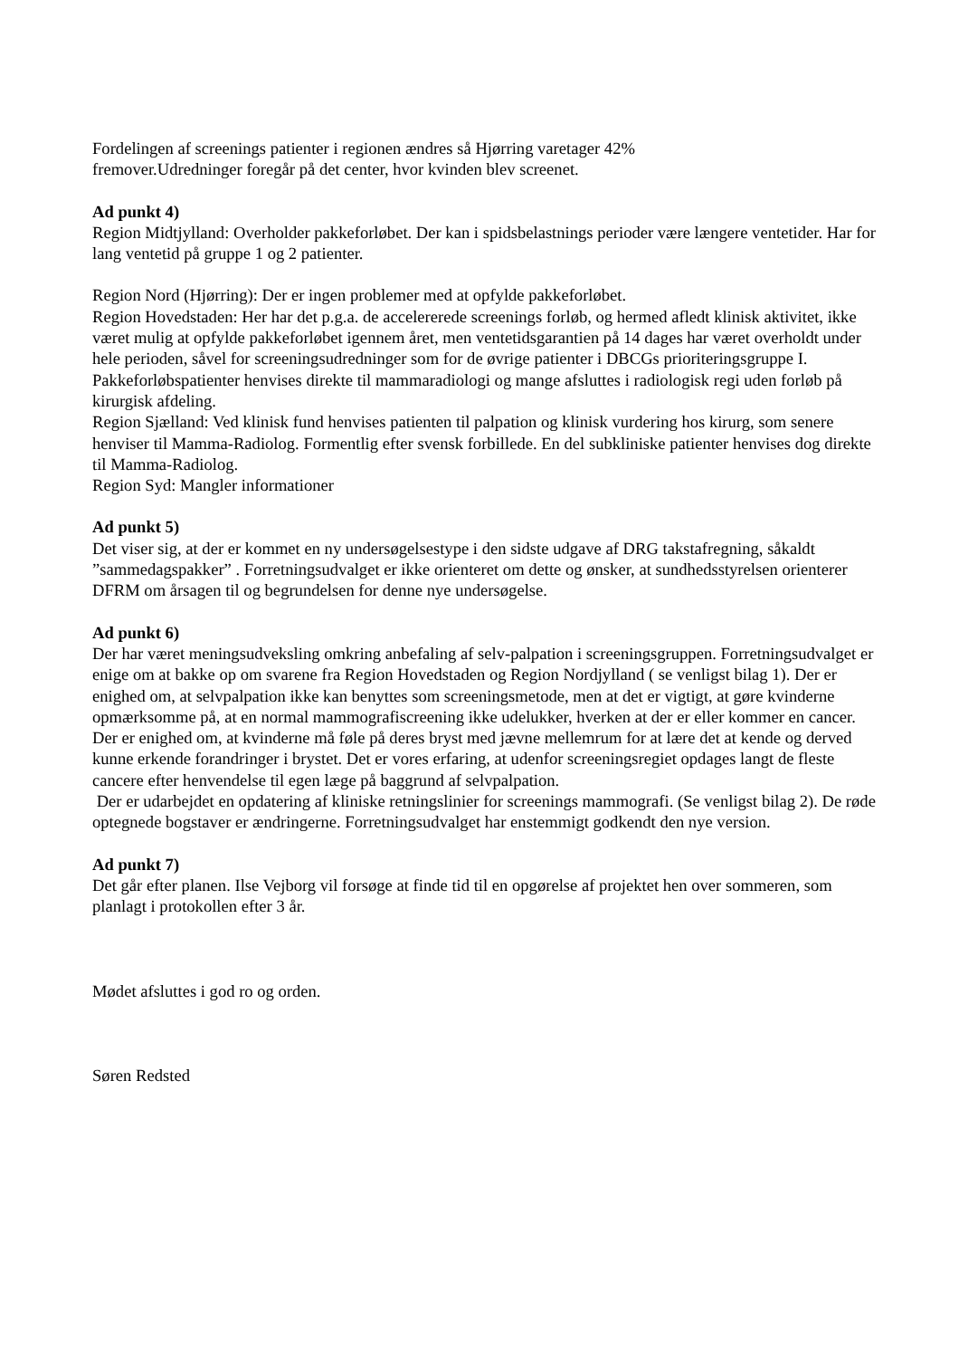Fordelingen af screenings patienter i regionen ændres så Hjørring varetager 42%
fremover.Udredninger foregår på det center, hvor kvinden blev screenet.
Ad punkt 4)
Region Midtjylland: Overholder pakkeforløbet. Der kan i spidsbelastnings perioder være længere ventetider. Har for lang ventetid på gruppe 1 og 2 patienter.
Region Nord (Hjørring): Der er ingen problemer med at opfylde pakkeforløbet.
Region Hovedstaden: Her har det p.g.a. de accelererede screenings forløb, og hermed afledt klinisk aktivitet, ikke været mulig at opfylde pakkeforløbet igennem året, men ventetidsgarantien på 14 dages har været overholdt under hele perioden, såvel for screeningsudredninger som for de øvrige patienter i DBCGs prioriteringsgruppe I. Pakkeforløbspatienter henvises direkte til mammaradiologi og mange afsluttes i radiologisk regi uden forløb på kirurgisk afdeling.
Region Sjælland: Ved klinisk fund henvises patienten til palpation og klinisk vurdering hos kirurg, som senere henviser til Mamma-Radiolog. Formentlig efter svensk forbillede. En del subkliniske patienter henvises dog direkte til Mamma-Radiolog.
Region Syd: Mangler informationer
Ad punkt 5)
Det viser sig, at der er kommet en ny undersøgelsestype i den sidste udgave af DRG takstafregning, såkaldt ”sammedagspakker” . Forretningsudvalget er ikke orienteret om dette og ønsker, at sundhedsstyrelsen orienterer DFRM om årsagen til og begrundelsen for denne nye undersøgelse.
Ad punkt 6)
Der har været meningsudveksling omkring anbefaling af selv-palpation i screeningsgruppen. Forretningsudvalget er enige om at bakke op om svarene fra Region Hovedstaden og Region Nordjylland ( se venligst bilag 1). Der er enighed om, at selvpalpation ikke kan benyttes som screeningsmetode, men at det er vigtigt, at gøre kvinderne opmærksomme på, at en normal mammografiscreening ikke udelukker, hverken at der er eller kommer en cancer. Der er enighed om, at kvinderne må føle på deres bryst med jævne mellemrum for at lære det at kende og derved kunne erkende forandringer i brystet. Det er vores erfaring, at udenfor screeningsregiet opdages langt de fleste cancere efter henvendelse til egen læge på baggrund af selvpalpation.
Der er udarbejdet en opdatering af kliniske retningslinier for screenings mammografi. (Se venligst bilag 2). De røde optegnede bogstaver er ændringerne. Forretningsudvalget har enstemmigt godkendt den nye version.
Ad punkt 7)
Det går efter planen. Ilse Vejborg vil forsøge at finde tid til en opgørelse af projektet hen over sommeren, som planlagt i protokollen efter 3 år.
Mødet afsluttes i god ro og orden.
Søren Redsted